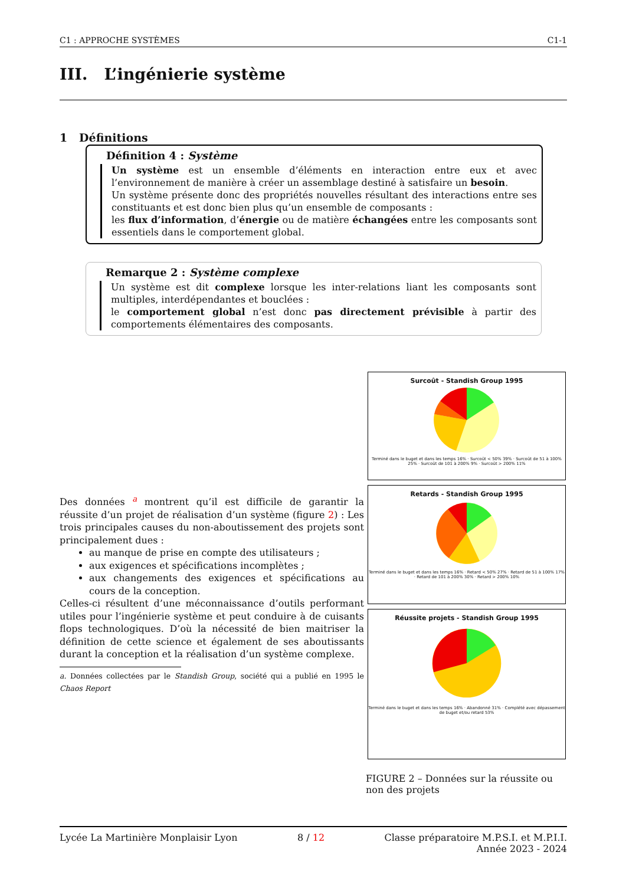C1 : APPROCHE SYSTÈMES C1-1
III. L’ingénierie système
1 Définitions
Définition 4 : Système
Un système est un ensemble d’éléments en interaction entre eux et avec l’environnement de manière à créer un assemblage destiné à satisfaire un besoin.
Un système présente donc des propriétés nouvelles résultant des interactions entre ses constituants et est donc bien plus qu’un ensemble de composants :
les flux d’information, d’énergie ou de matière échangées entre les composants sont essentiels dans le comportement global.
Remarque 2 : Système complexe
Un système est dit complexe lorsque les inter-relations liant les composants sont multiples, interdépendantes et bouclées :
le comportement global n’est donc pas directement prévisible à partir des comportements élémentaires des composants.
Des données <sup>a</sup> montrent qu’il est difficile de garantir la réussite d’un projet de réalisation d’un système (figure 2) : Les trois principales causes du non-aboutissement des projets sont principalement dues :
au manque de prise en compte des utilisateurs ;
aux exigences et spécifications incomplètes ;
aux changements des exigences et spécifications au cours de la conception.
Celles-ci résultent d’une méconnaissance d’outils performant utiles pour l’ingénierie système et peut conduire à de cuisants flops technologiques. D’où la nécessité de bien maitriser la définition de cette science et également de ses aboutissants durant la conception et la réalisation d’un système complexe.
a. Données collectées par le Standish Group, société qui a publié en 1995 le Chaos Report
Surcoût - Standish Group 1995
Terminé dans le buget et dans les temps 16% · Surcoût < 50% 39% · Surcoût de 51 à 100% 25% · Surcoût de 101 à 200% 9% · Surcoût > 200% 11%
Retards - Standish Group 1995
Terminé dans le buget et dans les temps 16% · Retard < 50% 27% · Retard de 51 à 100% 17% · Retard de 101 à 200% 30% · Retard > 200% 10%
Réussite projets - Standish Group 1995
Terminé dans le buget et dans les temps 16% · Abandonné 31% · Complété avec dépassement de buget et/ou retard 53%
FIGURE 2 – Données sur la réussite ou non des projets
Lycée La Martinière Monplaisir Lyon 8 / 12 Classe préparatoire M.P.S.I. et M.P.I.I.
Année 2023 - 2024